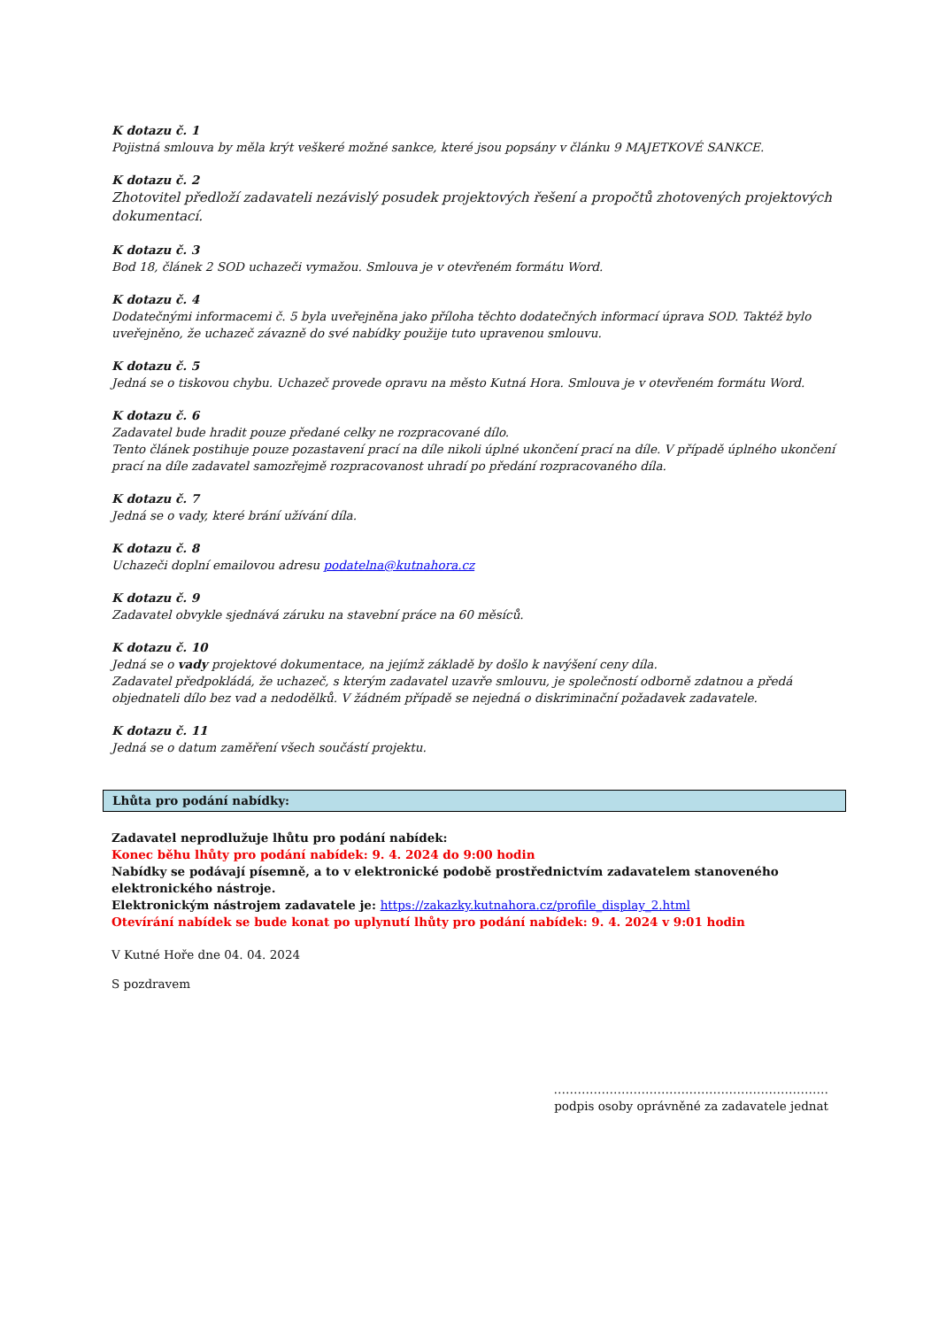K dotazu č. 1
Pojistná smlouva by měla krýt veškeré možné sankce, které jsou popsány v článku 9 MAJETKOVÉ SANKCE.
K dotazu č. 2
Zhotovitel předloží zadavateli nezávislý posudek projektových řešení a propočtů zhotovených projektových dokumentací.
K dotazu č. 3
Bod 18, článek 2 SOD uchazeči vymažou. Smlouva je v otevřeném formátu Word.
K dotazu č. 4
Dodatečnými informacemi č. 5 byla uveřejněna jako příloha těchto dodatečných informací úprava SOD. Taktéž bylo uveřejněno, že uchazeč závazně do své nabídky použije tuto upravenou smlouvu.
K dotazu č. 5
Jedná se o tiskovou chybu. Uchazeč provede opravu na město Kutná Hora. Smlouva je v otevřeném formátu Word.
K dotazu č. 6
Zadavatel bude hradit pouze předané celky ne rozpracované dílo.
Tento článek postihuje pouze pozastavení prací na díle nikoli úplné ukončení prací na díle. V případě úplného ukončení prací na díle zadavatel samozřejmě rozpracovanost uhradí po předání rozpracovaného díla.
K dotazu č. 7
Jedná se o vady, které brání užívání díla.
K dotazu č. 8
Uchazeči doplní emailovou adresu podatelna@kutnahora.cz
K dotazu č. 9
Zadavatel obvykle sjednává záruku na stavební práce na 60 měsíců.
K dotazu č. 10
Jedná se o vady projektové dokumentace, na jejímž základě by došlo k navýšení ceny díla.
Zadavatel předpokládá, že uchazeč, s kterým zadavatel uzavře smlouvu, je společností odborně zdatnou a předá objednateli dílo bez vad a nedodělků. V žádném případě se nejedná o diskriminační požadavek zadavatele.
K dotazu č. 11
Jedná se o datum zaměření všech součástí projektu.
Lhůta pro podání nabídky:
Zadavatel neprodlužuje lhůtu pro podání nabídek:
Konec běhu lhůty pro podání nabídek: 9. 4. 2024 do 9:00 hodin
Nabídky se podávají písemně, a to v elektronické podobě prostřednictvím zadavatelem stanoveného elektronického nástroje.
Elektronickým nástrojem zadavatele je: https://zakazky.kutnahora.cz/profile_display_2.html
Otevírání nabídek se bude konat po uplynutí lhůty pro podání nabídek: 9. 4. 2024 v 9:01 hodin
V Kutné Hoře dne 04. 04. 2024
S pozdravem
……………………………………………………………
podpis osoby oprávněné za zadavatele jednat